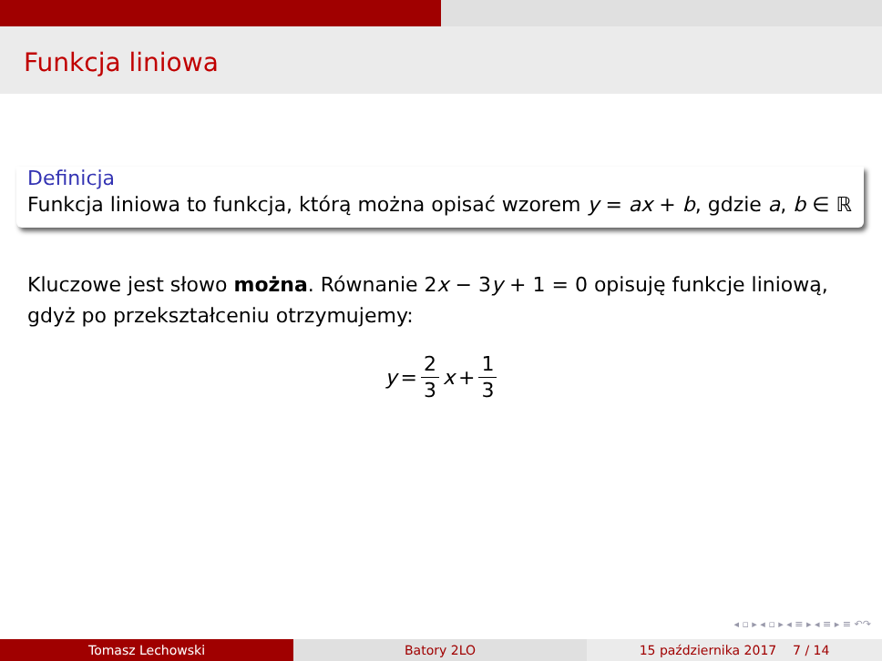Funkcja liniowa
Definicja
Funkcja liniowa to funkcja, którą można opisać wzorem y = ax + b, gdzie a, b ∈ ℝ
Kluczowe jest słowo można. Równanie 2x − 3y + 1 = 0 opisuję funkcje liniową, gdyż po przekształceniu otrzymujemy:
y = 2 3 x + 1 3
◂ ▫ ▸ ◂ ▫ ▸ ◂ ≡ ▸ ◂ ≡ ▸ ≡ ↶↷
Tomasz Lechowski Batory 2LO 15 października 2017 7 / 14